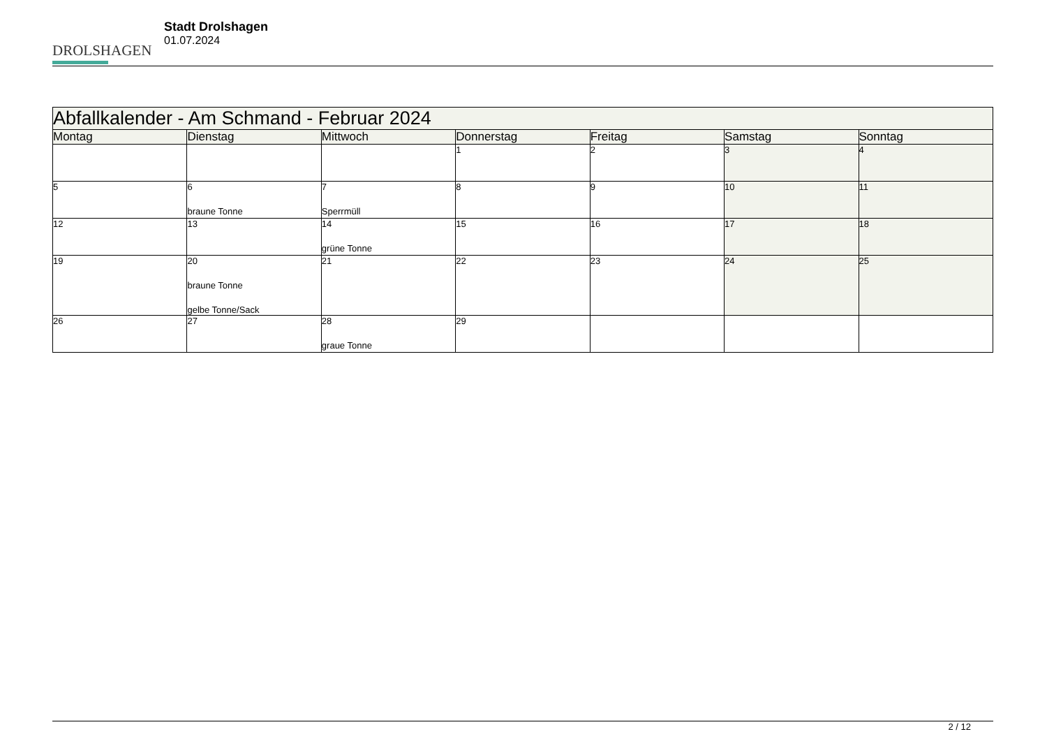DROLSHAGEN
Stadt Drolshagen
01.07.2024
| Abfallkalender - Am Schmand - Februar 2024 | | | | | | |
| --- | --- | --- | --- | --- | --- | --- |
| Montag | Dienstag | Mittwoch | Donnerstag | Freitag | Samstag | Sonntag |
| | | | 1 | 2 | 3 | 4 |
| 5 | 6 braune Tonne | 7 Sperrmüll | 8 | 9 | 10 | 11 |
| 12 | 13 | 14 grüne Tonne | 15 | 16 | 17 | 18 |
| 19 | 20 braune Tonne gelbe Tonne/Sack | 21 | 22 | 23 | 24 | 25 |
| 26 | 27 | 28 graue Tonne | 29 | | | |
2 / 12